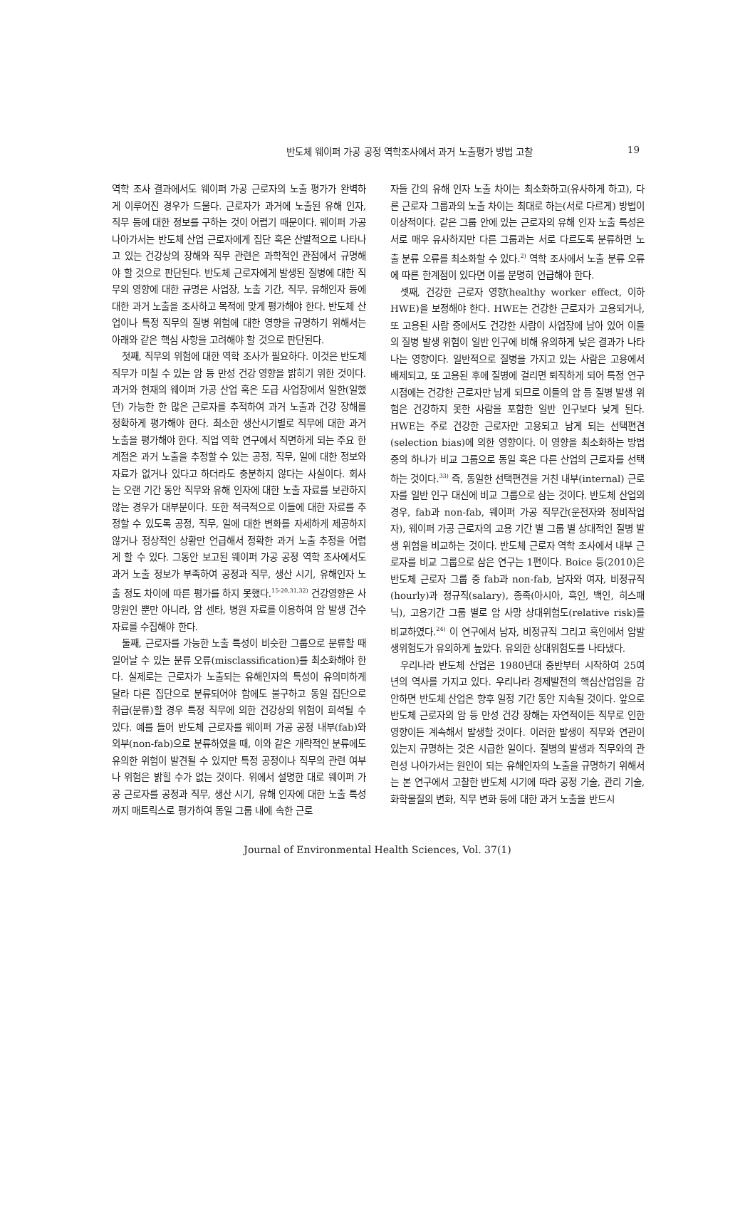반도체 웨이퍼 가공 공정 역학조사에서 과거 노출평가 방법 고찰
19
역학 조사 결과에서도 웨이퍼 가공 근로자의 노출 평가가 완벽하게 이루어진 경우가 드물다. 근로자가 과거에 노출된 유해 인자, 직무 등에 대한 정보를 구하는 것이 어렵기 때문이다. 웨이퍼 가공 나아가서는 반도체 산업 근로자에게 집단 혹은 산발적으로 나타나고 있는 건강상의 장해와 직무 관련은 과학적인 관점에서 규명해야 할 것으로 판단된다. 반도체 근로자에게 발생된 질병에 대한 직무의 영향에 대한 규명은 사업장, 노출 기간, 직무, 유해인자 등에 대한 과거 노출을 조사하고 목적에 맞게 평가해야 한다. 반도체 산업이나 특정 직무의 질병 위험에 대한 영향을 규명하기 위해서는 아래와 같은 핵심 사항을 고려해야 할 것으로 판단된다.
첫째, 직무의 위험에 대한 역학 조사가 필요하다. 이것은 반도체 직무가 미칠 수 있는 암 등 만성 건강 영향을 밝히기 위한 것이다. 과거와 현재의 웨이퍼 가공 산업 혹은 도급 사업장에서 일한(일했던) 가능한 한 많은 근로자를 추적하여 과거 노출과 건강 장해를 정확하게 평가해야 한다. 최소한 생산시기별로 직무에 대한 과거 노출을 평가해야 한다. 직업 역학 연구에서 직면하게 되는 주요 한계점은 과거 노출을 추정할 수 있는 공정, 직무, 일에 대한 정보와 자료가 없거나 있다고 하더라도 충분하지 않다는 사실이다. 회사는 오랜 기간 동안 직무와 유해 인자에 대한 노출 자료를 보관하지 않는 경우가 대부분이다. 또한 적극적으로 이들에 대한 자료를 추정할 수 있도록 공정, 직무, 일에 대한 변화를 자세하게 제공하지 않거나 정상적인 상황만 언급해서 정확한 과거 노출 추정을 어렵게 할 수 있다. 그동안 보고된 웨이퍼 가공 공정 역학 조사에서도 과거 노출 정보가 부족하여 공정과 직무, 생산 시기, 유해인자 노출 정도 차이에 따른 평가를 하지 못했다.<sup>15-20,31,32)</sup> 건강영향은 사망원인 뿐만 아니라, 암 센타, 병원 자료를 이용하여 암 발생 건수 자료를 수집해야 한다.
둘째, 근로자를 가능한 노출 특성이 비슷한 그룹으로 분류할 때 일어날 수 있는 분류 오류(misclassification)를 최소화해야 한다. 실제로는 근로자가 노출되는 유해인자의 특성이 유의미하게 달라 다른 집단으로 분류되어야 함에도 불구하고 동일 집단으로 취급(분류)할 경우 특정 직무에 의한 건강상의 위험이 희석될 수 있다. 예를 들어 반도체 근로자를 웨이퍼 가공 공정 내부(fab)와 외부(non-fab)으로 분류하였을 때, 이와 같은 개략적인 분류에도 유의한 위험이 발견될 수 있지만 특정 공정이나 직무의 관련 여부나 위험은 밝힐 수가 없는 것이다. 위에서 설명한 대로 웨이퍼 가공 근로자를 공정과 직무, 생산 시기, 유해 인자에 대한 노출 특성까지 매트릭스로 평가하여 동일 그룹 내에 속한 근로
자들 간의 유해 인자 노출 차이는 최소화하고(유사하게 하고), 다른 근로자 그룹과의 노출 차이는 최대로 하는(서로 다르게) 방법이 이상적이다. 같은 그룹 안에 있는 근로자의 유해 인자 노출 특성은 서로 매우 유사하지만 다른 그룹과는 서로 다르도록 분류하면 노출 분류 오류를 최소화할 수 있다.<sup>2)</sup> 역학 조사에서 노출 분류 오류에 따른 한계점이 있다면 이를 분명히 언급해야 한다.
셋째, 건강한 근로자 영향(healthy worker effect, 이하 HWE)을 보정해야 한다. HWE는 건강한 근로자가 고용되거나, 또 고용된 사람 중에서도 건강한 사람이 사업장에 남아 있어 이들의 질병 발생 위험이 일반 인구에 비해 유의하게 낮은 결과가 나타나는 영향이다. 일반적으로 질병을 가지고 있는 사람은 고용에서 배제되고, 또 고용된 후에 질병에 걸리면 퇴직하게 되어 특정 연구 시점에는 건강한 근로자만 남게 되므로 이들의 암 등 질병 발생 위험은 건강하지 못한 사람을 포함한 일반 인구보다 낮게 된다. HWE는 주로 건강한 근로자만 고용되고 남게 되는 선택편견(selection bias)에 의한 영향이다. 이 영향을 최소화하는 방법 중의 하나가 비교 그룹으로 동일 혹은 다른 산업의 근로자를 선택하는 것이다.<sup>33)</sup> 즉, 동일한 선택편견을 거친 내부(internal) 근로자를 일반 인구 대신에 비교 그룹으로 삼는 것이다. 반도체 산업의 경우, fab과 non-fab, 웨이퍼 가공 직무간(운전자와 정비작업자), 웨이퍼 가공 근로자의 고용 기간 별 그룹 별 상대적인 질병 발생 위험을 비교하는 것이다. 반도체 근로자 역학 조사에서 내부 근로자를 비교 그룹으로 삼은 연구는 1편이다. Boice 등(2010)은 반도체 근로자 그룹 중 fab과 non-fab, 남자와 여자, 비정규직(hourly)과 정규직(salary), 종족(아시아, 흑인, 백인, 히스패닉), 고용기간 그룹 별로 암 사망 상대위험도(relative risk)를 비교하였다.<sup>24)</sup> 이 연구에서 남자, 비정규직 그리고 흑인에서 암발생위험도가 유의하게 높았다. 유의한 상대위험도를 나타냈다.
우리나라 반도체 산업은 1980년대 중반부터 시작하여 25여 년의 역사를 가지고 있다. 우리나라 경제발전의 핵심산업임을 감안하면 반도체 산업은 향후 일정 기간 동안 지속될 것이다. 앞으로 반도체 근로자의 암 등 만성 건강 장해는 자연적이든 직무로 인한 영향이든 계속해서 발생할 것이다. 이러한 발생이 직무와 연관이 있는지 규명하는 것은 시급한 일이다. 질병의 발생과 직무와의 관련성 나아가서는 원인이 되는 유해인자의 노출을 규명하기 위해서는 본 연구에서 고찰한 반도체 시기에 따라 공정 기술, 관리 기술, 화학물질의 변화, 직무 변화 등에 대한 과거 노출을 반드시
Journal of Environmental Health Sciences, Vol. 37(1)